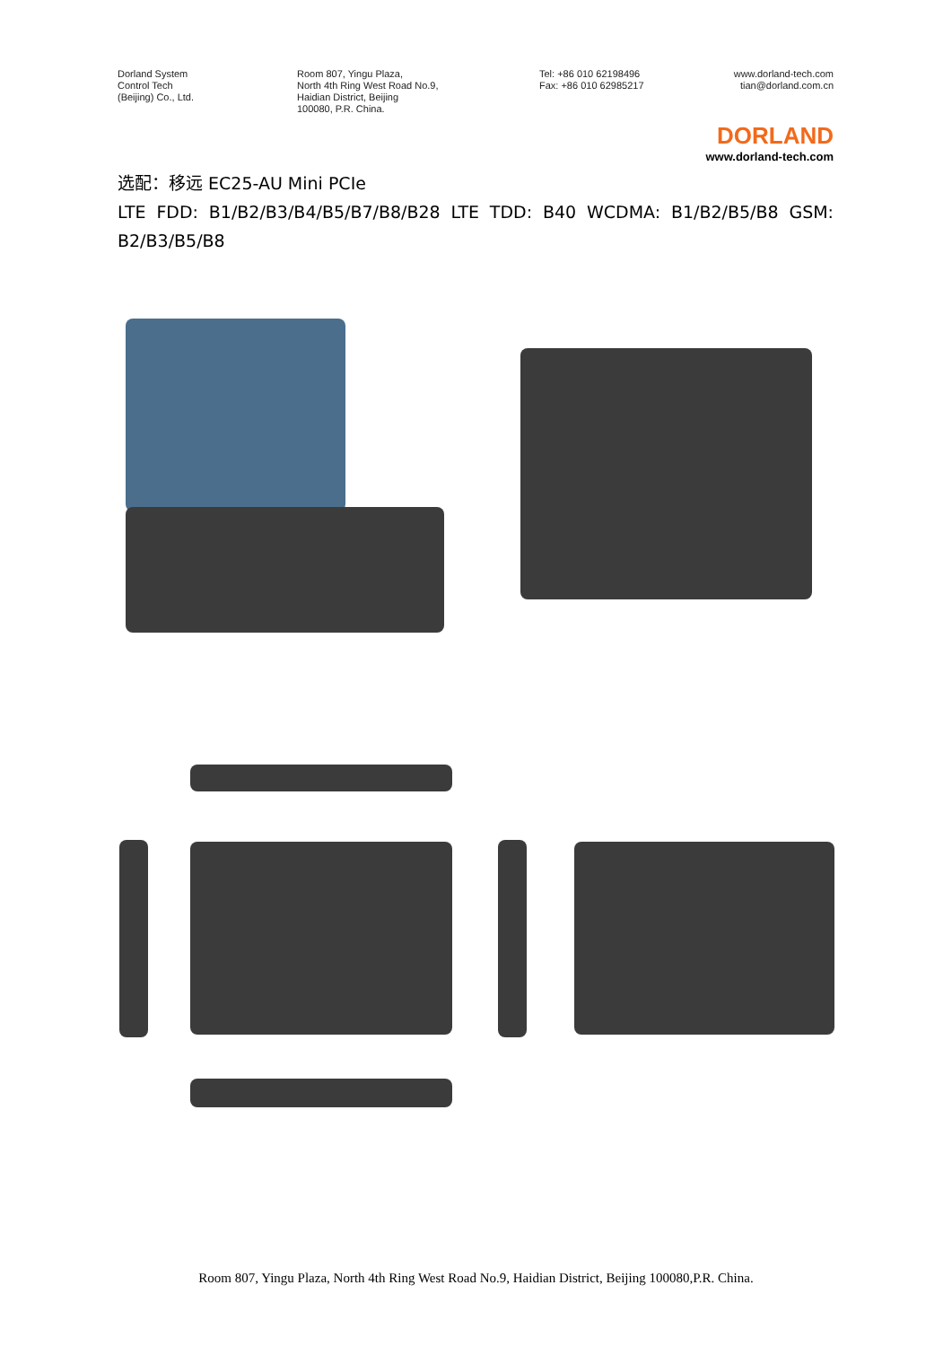Dorland System
Control Tech
(Beijing) Co., Ltd.
Room 807, Yingu Plaza,
North 4th Ring West Road No.9,
Haidian District, Beijing
100080, P.R. China.
Tel: +86 010 62198496
Fax: +86 010 62985217
www.dorland-tech.com
tian@dorland.com.cn
DORLAND
www.dorland-tech.com
选配：移远 EC25-AU Mini PCIe
LTE FDD: B1/B2/B3/B4/B5/B7/B8/B28 LTE TDD: B40 WCDMA: B1/B2/B5/B8 GSM: B2/B3/B5/B8
Room 807, Yingu Plaza, North 4th Ring West Road No.9, Haidian District, Beijing 100080,P.R. China.